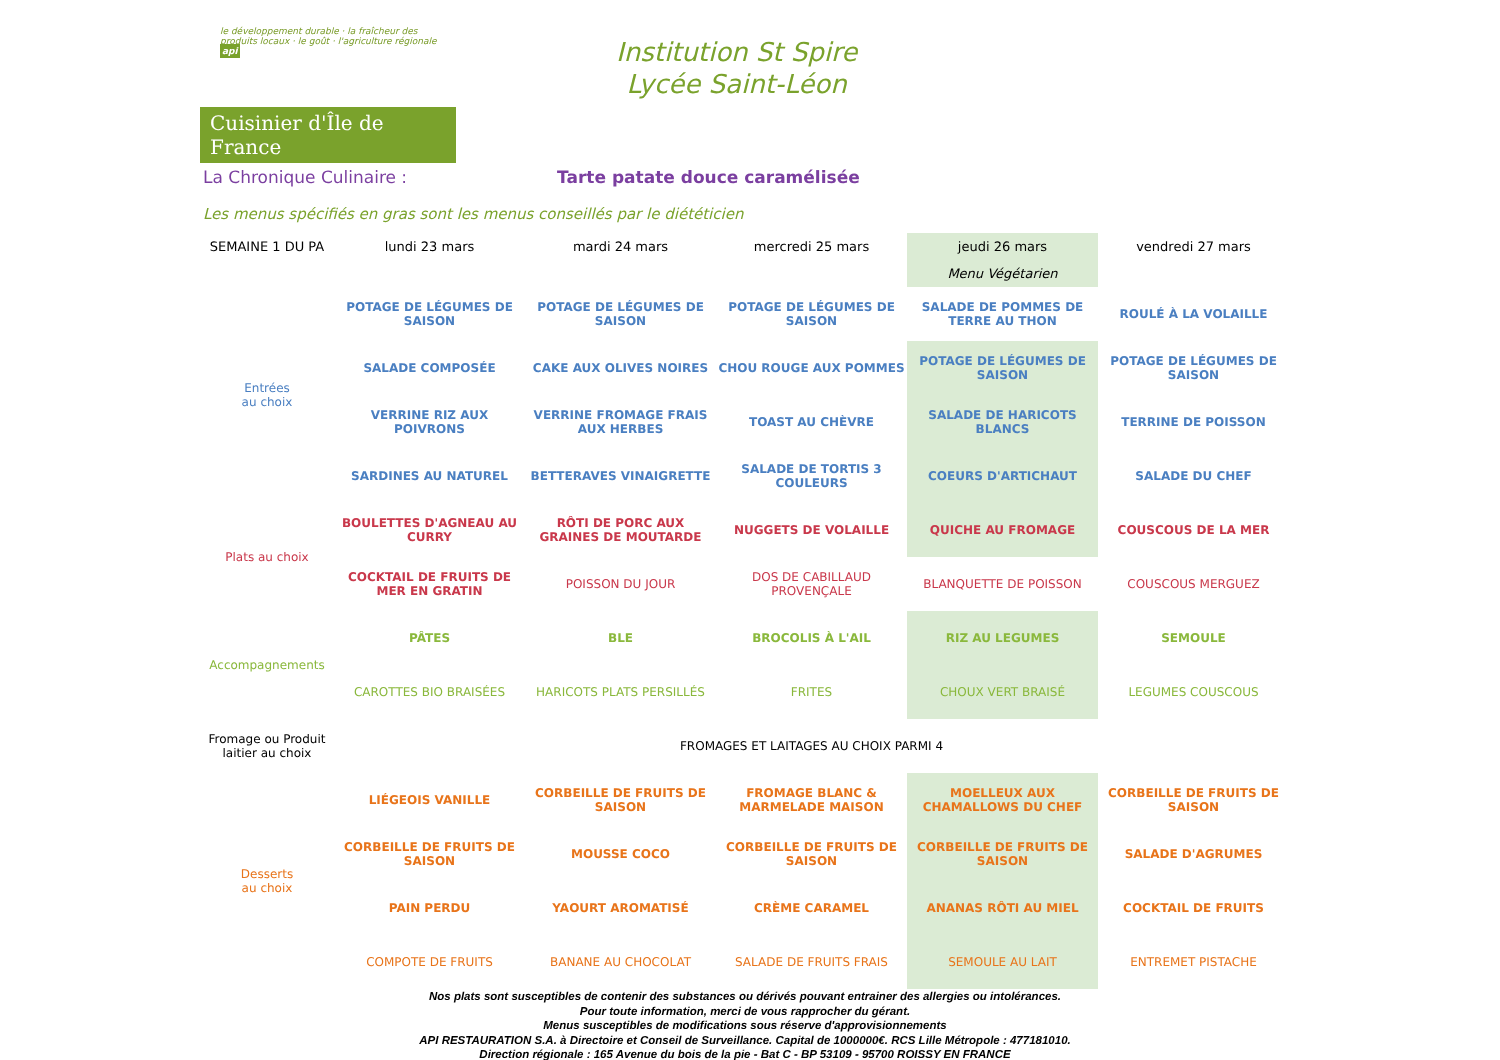le développement durable · la fraîcheur des produits locaux · le goût · l'agriculture régionale api
Cuisinier d'Île de France
Institution St Spire
Lycée Saint-Léon
La Chronique Culinaire : Tarte patate douce caramélisée
Les menus spécifiés en gras sont les menus conseillés par le diététicien
| SEMAINE 1 DU PA | lundi 23 mars | mardi 24 mars | mercredi 25 mars | jeudi 26 mars | vendredi 27 mars |
| | | | | Menu Végétarien | |
| Entrées au choix | POTAGE DE LÉGUMES DE SAISON | POTAGE DE LÉGUMES DE SAISON | POTAGE DE LÉGUMES DE SAISON | SALADE DE POMMES DE TERRE AU THON | ROULÉ À LA VOLAILLE |
| | SALADE COMPOSÉE | CAKE AUX OLIVES NOIRES | CHOU ROUGE AUX POMMES | POTAGE DE LÉGUMES DE SAISON | POTAGE DE LÉGUMES DE SAISON |
| | VERRINE RIZ AUX POIVRONS | VERRINE FROMAGE FRAIS AUX HERBES | TOAST AU CHÈVRE | SALADE DE HARICOTS BLANCS | TERRINE DE POISSON |
| | SARDINES AU NATUREL | BETTERAVES VINAIGRETTE | SALADE DE TORTIS 3 COULEURS | COEURS D'ARTICHAUT | SALADE DU CHEF |
| Plats au choix | BOULETTES D'AGNEAU AU CURRY | RÔTI DE PORC AUX GRAINES DE MOUTARDE | NUGGETS DE VOLAILLE | QUICHE AU FROMAGE | COUSCOUS DE LA MER |
| | COCKTAIL DE FRUITS DE MER EN GRATIN | POISSON DU JOUR | DOS DE CABILLAUD PROVENÇALE | BLANQUETTE DE POISSON | COUSCOUS MERGUEZ |
| Accompagnements | PÂTES | BLE | BROCOLIS À L'AIL | RIZ AU LEGUMES | SEMOULE |
| | CAROTTES BIO BRAISÉES | HARICOTS PLATS PERSILLÉS | FRITES | CHOUX VERT BRAISÉ | LEGUMES COUSCOUS |
| Fromage ou Produit laitier au choix | FROMAGES ET LAITAGES AU CHOIX PARMI 4 | | | | |
| Desserts au choix | LIÉGEOIS VANILLE | CORBEILLE DE FRUITS DE SAISON | FROMAGE BLANC & MARMELADE MAISON | MOELLEUX AUX CHAMALLOWS DU CHEF | CORBEILLE DE FRUITS DE SAISON |
| | CORBEILLE DE FRUITS DE SAISON | MOUSSE COCO | CORBEILLE DE FRUITS DE SAISON | CORBEILLE DE FRUITS DE SAISON | SALADE D'AGRUMES |
| | PAIN PERDU | YAOURT AROMATISÉ | CRÈME CARAMEL | ANANAS RÔTI AU MIEL | COCKTAIL DE FRUITS |
| | COMPOTE DE FRUITS | BANANE AU CHOCOLAT | SALADE DE FRUITS FRAIS | SEMOULE AU LAIT | ENTREMET PISTACHE |
Nos plats sont susceptibles de contenir des substances ou dérivés pouvant entrainer des allergies ou intolérances.
Pour toute information, merci de vous rapprocher du gérant.
Menus susceptibles de modifications sous réserve d'approvisionnements
API RESTAURATION S.A. à Directoire et Conseil de Surveillance. Capital de 1000000€. RCS Lille Métropole : 477181010.
Direction régionale : 165 Avenue du bois de la pie - Bat C - BP 53109 - 95700 ROISSY EN FRANCE